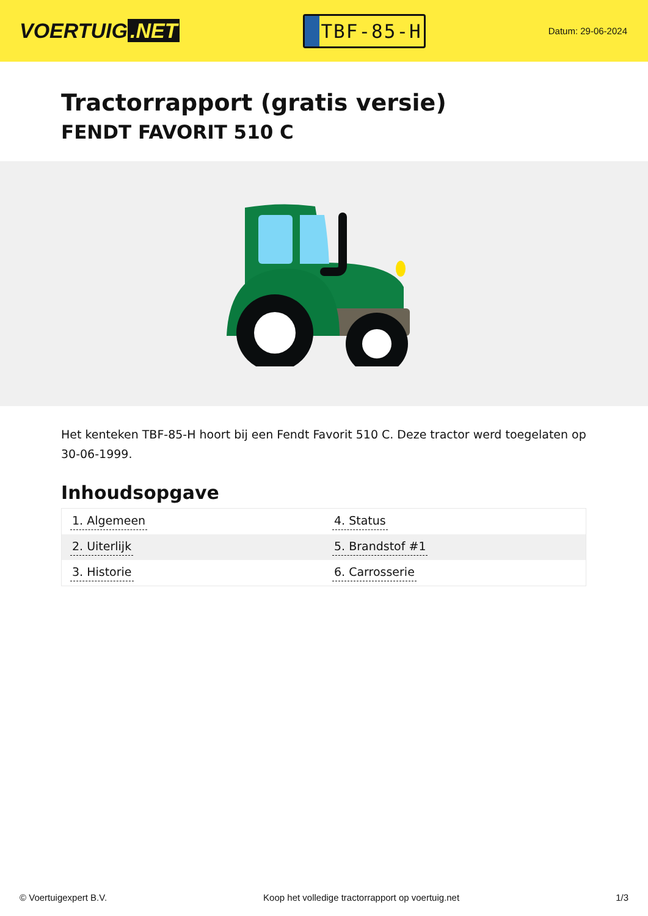VOERTUIG.NET
TBF-85-H
Datum: 29-06-2024
Tractorrapport (gratis versie)
FENDT FAVORIT 510 C
Het kenteken TBF-85-H hoort bij een Fendt Favorit 510 C. Deze tractor werd toegelaten op 30-06-1999.
Inhoudsopgave
| 1. Algemeen | 4. Status |
| 2. Uiterlijk | 5. Brandstof #1 |
| 3. Historie | 6. Carrosserie |
© Voertuigexpert B.V. Koop het volledige tractorrapport op voertuig.net 1/3